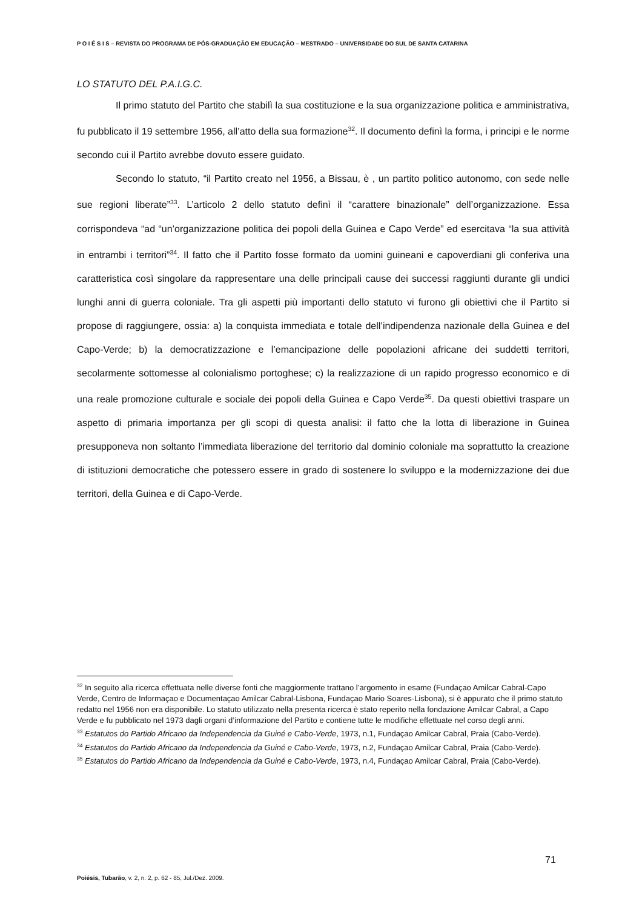P O I É S I S – REVISTA DO PROGRAMA DE PÓS-GRADUAÇÃO EM EDUCAÇÃO – MESTRADO – UNIVERSIDADE DO SUL DE SANTA CATARINA
LO STATUTO DEL P.A.I.G.C.
Il primo statuto del Partito che stabilì la sua costituzione e la sua organizzazione politica e amministrativa, fu pubblicato il 19 settembre 1956, all’atto della sua formazione<sup>32</sup>. Il documento definì la forma, i principi e le norme secondo cui il Partito avrebbe dovuto essere guidato.
Secondo lo statuto, “il Partito creato nel 1956, a Bissau, è , un partito politico autonomo, con sede nelle sue regioni liberate”<sup>33</sup>. L’articolo 2 dello statuto definì il “carattere binazionale” dell’organizzazione. Essa corrispondeva “ad “un’organizzazione politica dei popoli della Guinea e Capo Verde” ed esercitava “la sua attività in entrambi i territori”<sup>34</sup>. Il fatto che il Partito fosse formato da uomini guineani e capoverdiani gli conferiva una caratteristica così singolare da rappresentare una delle principali cause dei successi raggiunti durante gli undici lunghi anni di guerra coloniale. Tra gli aspetti più importanti dello statuto vi furono gli obiettivi che il Partito si propose di raggiungere, ossia: a) la conquista immediata e totale dell’indipendenza nazionale della Guinea e del Capo-Verde; b) la democratizzazione e l’emancipazione delle popolazioni africane dei suddetti territori, secolarmente sottomesse al colonialismo portoghese; c) la realizzazione di un rapido progresso economico e di una reale promozione culturale e sociale dei popoli della Guinea e Capo Verde<sup>35</sup>. Da questi obiettivi traspare un aspetto di primaria importanza per gli scopi di questa analisi: il fatto che la lotta di liberazione in Guinea presupponeva non soltanto l’immediata liberazione del territorio dal dominio coloniale ma soprattutto la creazione di istituzioni democratiche che potessero essere in grado di sostenere lo sviluppo e la modernizzazione dei due territori, della Guinea e di Capo-Verde.
<sup>32</sup> In seguito alla ricerca effettuata nelle diverse fonti che maggiormente trattano l’argomento in esame (Fundaçao Amilcar Cabral-Capo Verde, Centro de Informaçao e Documentaçao Amilcar Cabral-Lisbona, Fundaçao Mario Soares-Lisbona), si è appurato che il primo statuto redatto nel 1956 non era disponibile. Lo statuto utilizzato nella presenta ricerca è stato reperito nella fondazione Amilcar Cabral, a Capo Verde e fu pubblicato nel 1973 dagli organi d’informazione del Partito e contiene tutte le modifiche effettuate nel corso degli anni.
<sup>33</sup> Estatutos do Partido Africano da Independencia da Guiné e Cabo-Verde, 1973, n.1, Fundaçao Amilcar Cabral, Praia (Cabo-Verde).
<sup>34</sup> Estatutos do Partido Africano da Independencia da Guiné e Cabo-Verde, 1973, n.2, Fundaçao Amilcar Cabral, Praia (Cabo-Verde).
<sup>35</sup> Estatutos do Partido Africano da Independencia da Guiné e Cabo-Verde, 1973, n.4, Fundaçao Amilcar Cabral, Praia (Cabo-Verde).
71
Poiésis, Tubarão, v. 2, n. 2, p. 62 - 85, Jul./Dez. 2009.